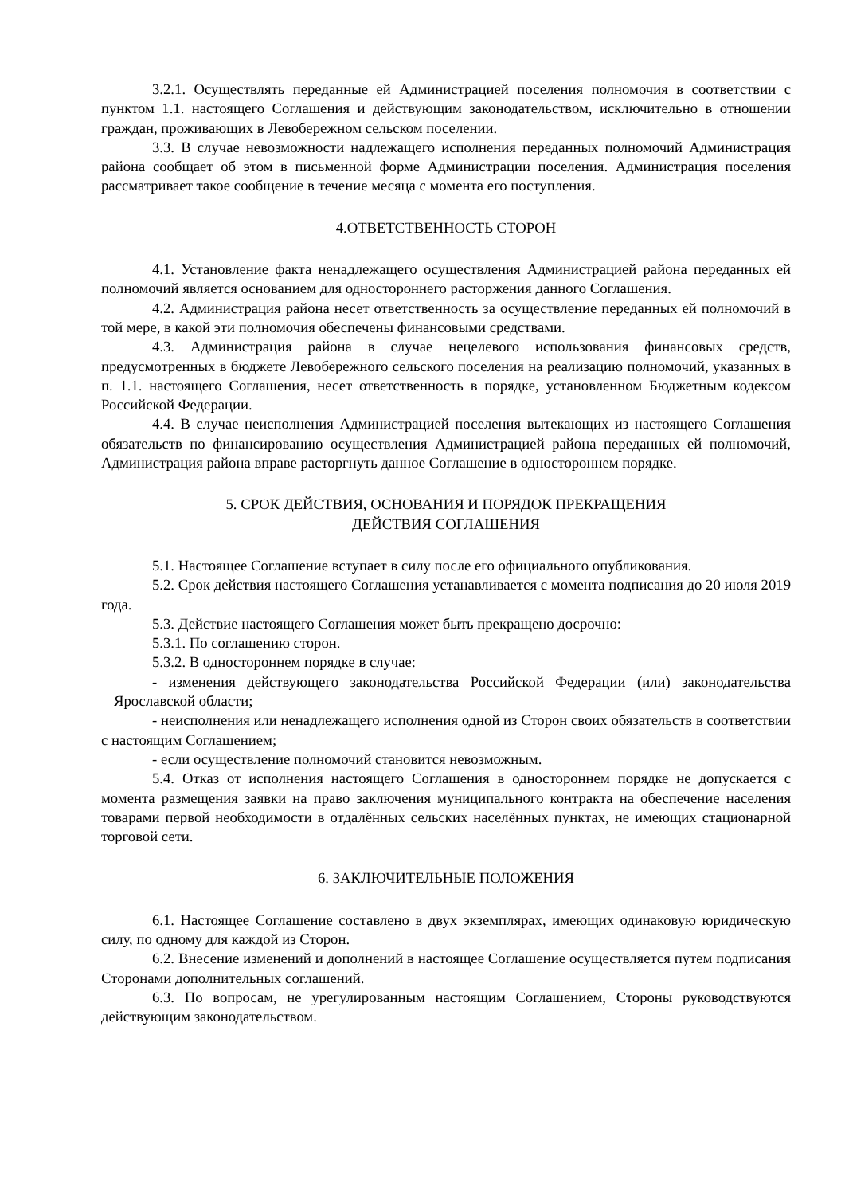3.2.1. Осуществлять переданные ей Администрацией поселения полномочия в соответствии с пунктом 1.1. настоящего Соглашения и действующим законодательством, исключительно в отношении граждан, проживающих в Левобережном сельском поселении.
3.3. В случае невозможности надлежащего исполнения переданных полномочий Администрация района сообщает об этом в письменной форме Администрации поселения. Администрация поселения рассматривает такое сообщение в течение месяца с момента его поступления.
4.ОТВЕТСТВЕННОСТЬ СТОРОН
4.1. Установление факта ненадлежащего осуществления Администрацией района переданных ей полномочий является основанием для одностороннего расторжения данного Соглашения.
4.2. Администрация района несет ответственность за осуществление переданных ей полномочий в той мере, в какой эти полномочия обеспечены финансовыми средствами.
4.3. Администрация района в случае нецелевого использования финансовых средств, предусмотренных в бюджете Левобережного сельского поселения на реализацию полномочий, указанных в п. 1.1. настоящего Соглашения, несет ответственность в порядке, установленном Бюджетным кодексом Российской Федерации.
4.4. В случае неисполнения Администрацией поселения вытекающих из настоящего Соглашения обязательств по финансированию осуществления Администрацией района переданных ей полномочий, Администрация района вправе расторгнуть данное Соглашение в одностороннем порядке.
5. СРОК ДЕЙСТВИЯ, ОСНОВАНИЯ И ПОРЯДОК ПРЕКРАЩЕНИЯ
ДЕЙСТВИЯ СОГЛАШЕНИЯ
5.1. Настоящее Соглашение вступает в силу после его официального опубликования.
5.2. Срок действия настоящего Соглашения устанавливается с момента подписания до 20 июля 2019 года.
5.3. Действие настоящего Соглашения может быть прекращено досрочно:
5.3.1. По соглашению сторон.
5.3.2. В одностороннем порядке в случае:
- изменения действующего законодательства Российской Федерации (или) законодательства Ярославской области;
- неисполнения или ненадлежащего исполнения одной из Сторон своих обязательств в соответствии с настоящим Соглашением;
- если осуществление полномочий становится невозможным.
5.4. Отказ от исполнения настоящего Соглашения в одностороннем порядке не допускается с момента размещения заявки на право заключения муниципального контракта на обеспечение населения товарами первой необходимости в отдалённых сельских населённых пунктах, не имеющих стационарной торговой сети.
6. ЗАКЛЮЧИТЕЛЬНЫЕ ПОЛОЖЕНИЯ
6.1. Настоящее Соглашение составлено в двух экземплярах, имеющих одинаковую юридическую силу, по одному для каждой из Сторон.
6.2. Внесение изменений и дополнений в настоящее Соглашение осуществляется путем подписания Сторонами дополнительных соглашений.
6.3. По вопросам, не урегулированным настоящим Соглашением, Стороны руководствуются действующим законодательством.